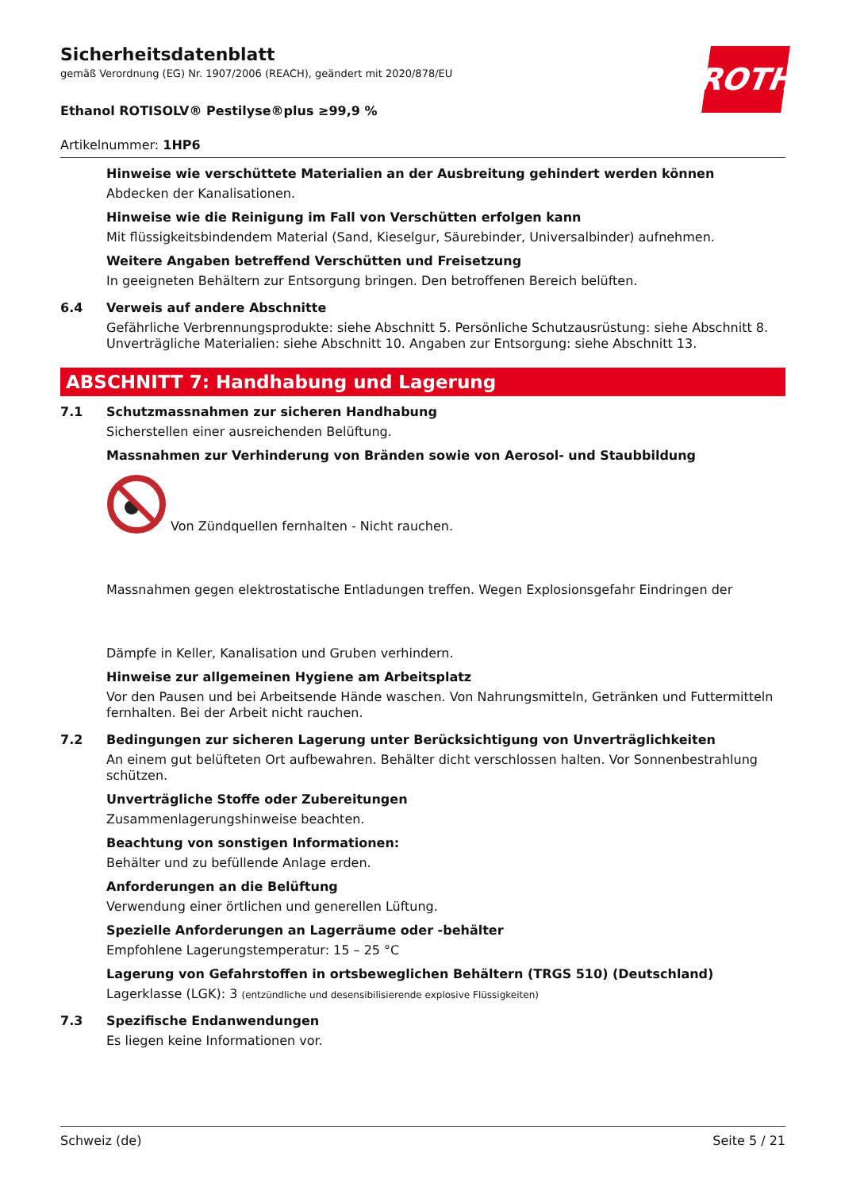ROTH
Sicherheitsdatenblatt
gemäß Verordnung (EG) Nr. 1907/2006 (REACH), geändert mit 2020/878/EU
Ethanol ROTISOLV® Pestilyse®plus ≥99,9 %
Artikelnummer: 1HP6
Hinweise wie verschüttete Materialien an der Ausbreitung gehindert werden können
Abdecken der Kanalisationen.
Hinweise wie die Reinigung im Fall von Verschütten erfolgen kann
Mit flüssigkeitsbindendem Material (Sand, Kieselgur, Säurebinder, Universalbinder) aufnehmen.
Weitere Angaben betreffend Verschütten und Freisetzung
In geeigneten Behältern zur Entsorgung bringen. Den betroffenen Bereich belüften.
6.4 Verweis auf andere Abschnitte
Gefährliche Verbrennungsprodukte: siehe Abschnitt 5. Persönliche Schutzausrüstung: siehe Abschnitt 8. Unverträgliche Materialien: siehe Abschnitt 10. Angaben zur Entsorgung: siehe Abschnitt 13.
ABSCHNITT 7: Handhabung und Lagerung
7.1 Schutzmassnahmen zur sicheren Handhabung
Sicherstellen einer ausreichenden Belüftung.
Massnahmen zur Verhinderung von Bränden sowie von Aerosol- und Staubbildung
Von Zündquellen fernhalten - Nicht rauchen.
Massnahmen gegen elektrostatische Entladungen treffen. Wegen Explosionsgefahr Eindringen der
Dämpfe in Keller, Kanalisation und Gruben verhindern.
Hinweise zur allgemeinen Hygiene am Arbeitsplatz
Vor den Pausen und bei Arbeitsende Hände waschen. Von Nahrungsmitteln, Getränken und Futtermitteln fernhalten. Bei der Arbeit nicht rauchen.
7.2 Bedingungen zur sicheren Lagerung unter Berücksichtigung von Unverträglichkeiten
An einem gut belüfteten Ort aufbewahren. Behälter dicht verschlossen halten. Vor Sonnenbestrahlung schützen.
Unverträgliche Stoffe oder Zubereitungen
Zusammenlagerungshinweise beachten.
Beachtung von sonstigen Informationen:
Behälter und zu befüllende Anlage erden.
Anforderungen an die Belüftung
Verwendung einer örtlichen und generellen Lüftung.
Spezielle Anforderungen an Lagerräume oder -behälter
Empfohlene Lagerungstemperatur: 15 – 25 °C
Lagerung von Gefahrstoffen in ortsbeweglichen Behältern (TRGS 510) (Deutschland)
Lagerklasse (LGK): 3 (entzündliche und desensibilisierende explosive Flüssigkeiten)
7.3 Spezifische Endanwendungen
Es liegen keine Informationen vor.
Schweiz (de) Seite 5 / 21